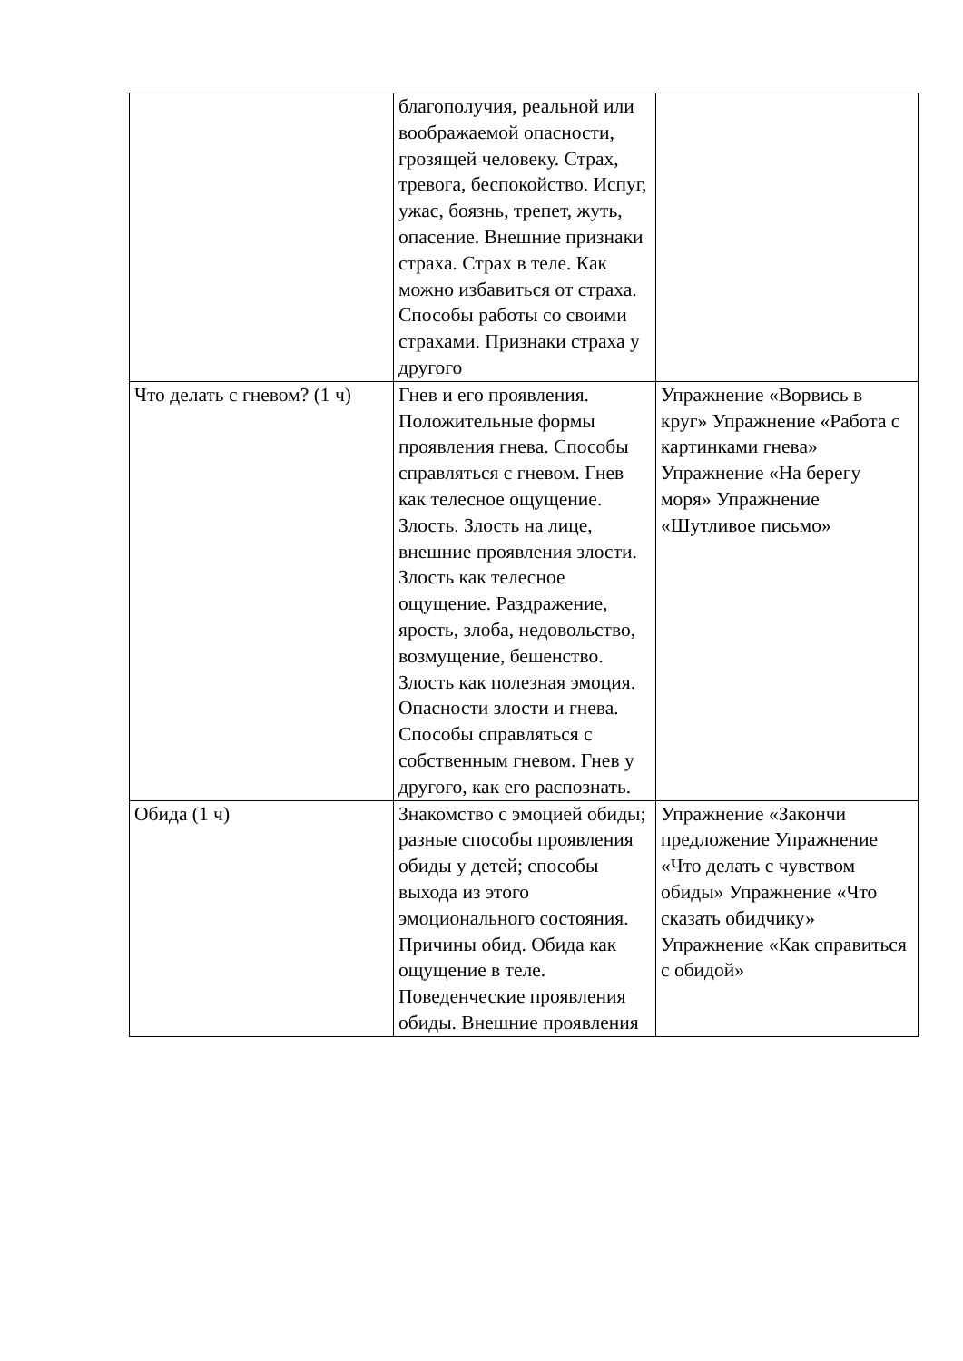| | благополучия, реальной или воображаемой опасности, грозящей человеку. Страх, тревога, беспокойство. Испуг, ужас, боязнь, трепет, жуть, опасение. Внешние признаки страха. Страх в теле. Как можно избавиться от страха. Способы работы со своими страхами. Признаки страха у другого | |
| Что делать с гневом? (1 ч) | Гнев и его проявления. Положительные формы проявления гнева. Способы справляться с гневом. Гнев как телесное ощущение. Злость. Злость на лице, внешние проявления злости. Злость как телесное ощущение. Раздражение, ярость, злоба, недовольство, возмущение, бешенство. Злость как полезная эмоция. Опасности злости и гнева. Способы справляться с собственным гневом. Гнев у другого, как его распознать. | Упражнение «Ворвись в круг» Упражнение «Работа с картинками гнева» Упражнение «На берегу моря» Упражнение «Шутливое письмо» |
| Обида (1 ч) | Знакомство с эмоцией обиды; разные способы проявления обиды у детей; способы выхода из этого эмоционального состояния. Причины обид. Обида как ощущение в теле. Поведенческие проявления обиды. Внешние проявления | Упражнение «Закончи предложение Упражнение «Что делать с чувством обиды» Упражнение «Что сказать обидчику» Упражнение «Как справиться с обидой» |